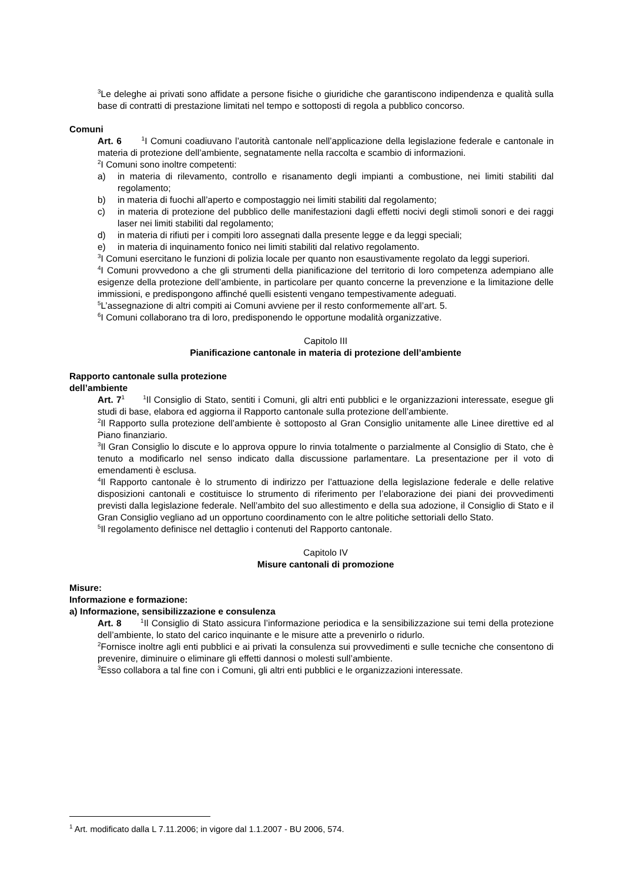<sup>3</sup> Le deleghe ai privati sono affidate a persone fisiche o giuridiche che garantiscono indipendenza e qualità sulla base di contratti di prestazione limitati nel tempo e sottoposti di regola a pubblico concorso.
Comuni
Art. 6 <sup>1</sup>I Comuni coadiuvano l’autorità cantonale nell’applicazione della legislazione federale e cantonale in materia di protezione dell’ambiente, segnatamente nella raccolta e scambio di informazioni.
<sup>2</sup> I Comuni sono inoltre competenti:
a) in materia di rilevamento, controllo e risanamento degli impianti a combustione, nei limiti stabiliti dal regolamento;
b) in materia di fuochi all’aperto e compostaggio nei limiti stabiliti dal regolamento;
c) in materia di protezione del pubblico delle manifestazioni dagli effetti nocivi degli stimoli sonori e dei raggi laser nei limiti stabiliti dal regolamento;
d) in materia di rifiuti per i compiti loro assegnati dalla presente legge e da leggi speciali;
e) in materia di inquinamento fonico nei limiti stabiliti dal relativo regolamento.
<sup>3</sup> I Comuni esercitano le funzioni di polizia locale per quanto non esaustivamente regolato da leggi superiori.
<sup>4</sup> I Comuni provvedono a che gli strumenti della pianificazione del territorio di loro competenza adempiano alle esigenze della protezione dell’ambiente, in particolare per quanto concerne la prevenzione e la limitazione delle immissioni, e predispongono affinché quelli esistenti vengano tempestivamente adeguati.
<sup>5</sup> L’assegnazione di altri compiti ai Comuni avviene per il resto conformemente all’art. 5.
<sup>6</sup> I Comuni collaborano tra di loro, predisponendo le opportune modalità organizzative.
Capitolo III
Pianificazione cantonale in materia di protezione dell’ambiente
Rapporto cantonale sulla protezione
dell’ambiente
Art. 7<sup>1</sup> <sup>1</sup>Il Consiglio di Stato, sentiti i Comuni, gli altri enti pubblici e le organizzazioni interessate, esegue gli studi di base, elabora ed aggiorna il Rapporto cantonale sulla protezione dell’ambiente.
<sup>2</sup> Il Rapporto sulla protezione dell’ambiente è sottoposto al Gran Consiglio unitamente alle Linee direttive ed al Piano finanziario.
<sup>3</sup> Il Gran Consiglio lo discute e lo approva oppure lo rinvia totalmente o parzialmente al Consiglio di Stato, che è tenuto a modificarlo nel senso indicato dalla discussione parlamentare. La presentazione per il voto di emendamenti è esclusa.
<sup>4</sup> Il Rapporto cantonale è lo strumento di indirizzo per l’attuazione della legislazione federale e delle relative disposizioni cantonali e costituisce lo strumento di riferimento per l’elaborazione dei piani dei provvedimenti previsti dalla legislazione federale. Nell’ambito del suo allestimento e della sua adozione, il Consiglio di Stato e il Gran Consiglio vegliano ad un opportuno coordinamento con le altre politiche settoriali dello Stato.
<sup>5</sup> Il regolamento definisce nel dettaglio i contenuti del Rapporto cantonale.
Capitolo IV
Misure cantonali di promozione
Misure:
Informazione e formazione:
a) Informazione, sensibilizzazione e consulenza
Art. 8 <sup>1</sup>Il Consiglio di Stato assicura l’informazione periodica e la sensibilizzazione sui temi della protezione dell’ambiente, lo stato del carico inquinante e le misure atte a prevenirlo o ridurlo.
<sup>2</sup> Fornisce inoltre agli enti pubblici e ai privati la consulenza sui provvedimenti e sulle tecniche che consentono di prevenire, diminuire o eliminare gli effetti dannosi o molesti sull’ambiente.
<sup>3</sup> Esso collabora a tal fine con i Comuni, gli altri enti pubblici e le organizzazioni interessate.
<sup>1</sup> Art. modificato dalla L 7.11.2006; in vigore dal 1.1.2007 - BU 2006, 574.